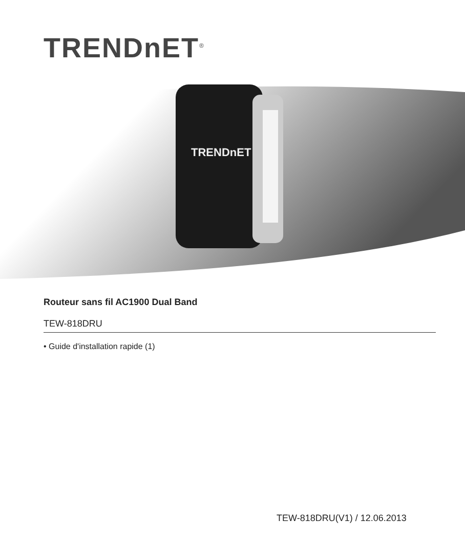TRENDnET<sup>®</sup>
TRENDnET
Routeur sans fil AC1900 Dual Band
TEW-818DRU
• Guide d'installation rapide (1)
TEW-818DRU(V1) / 12.06.2013